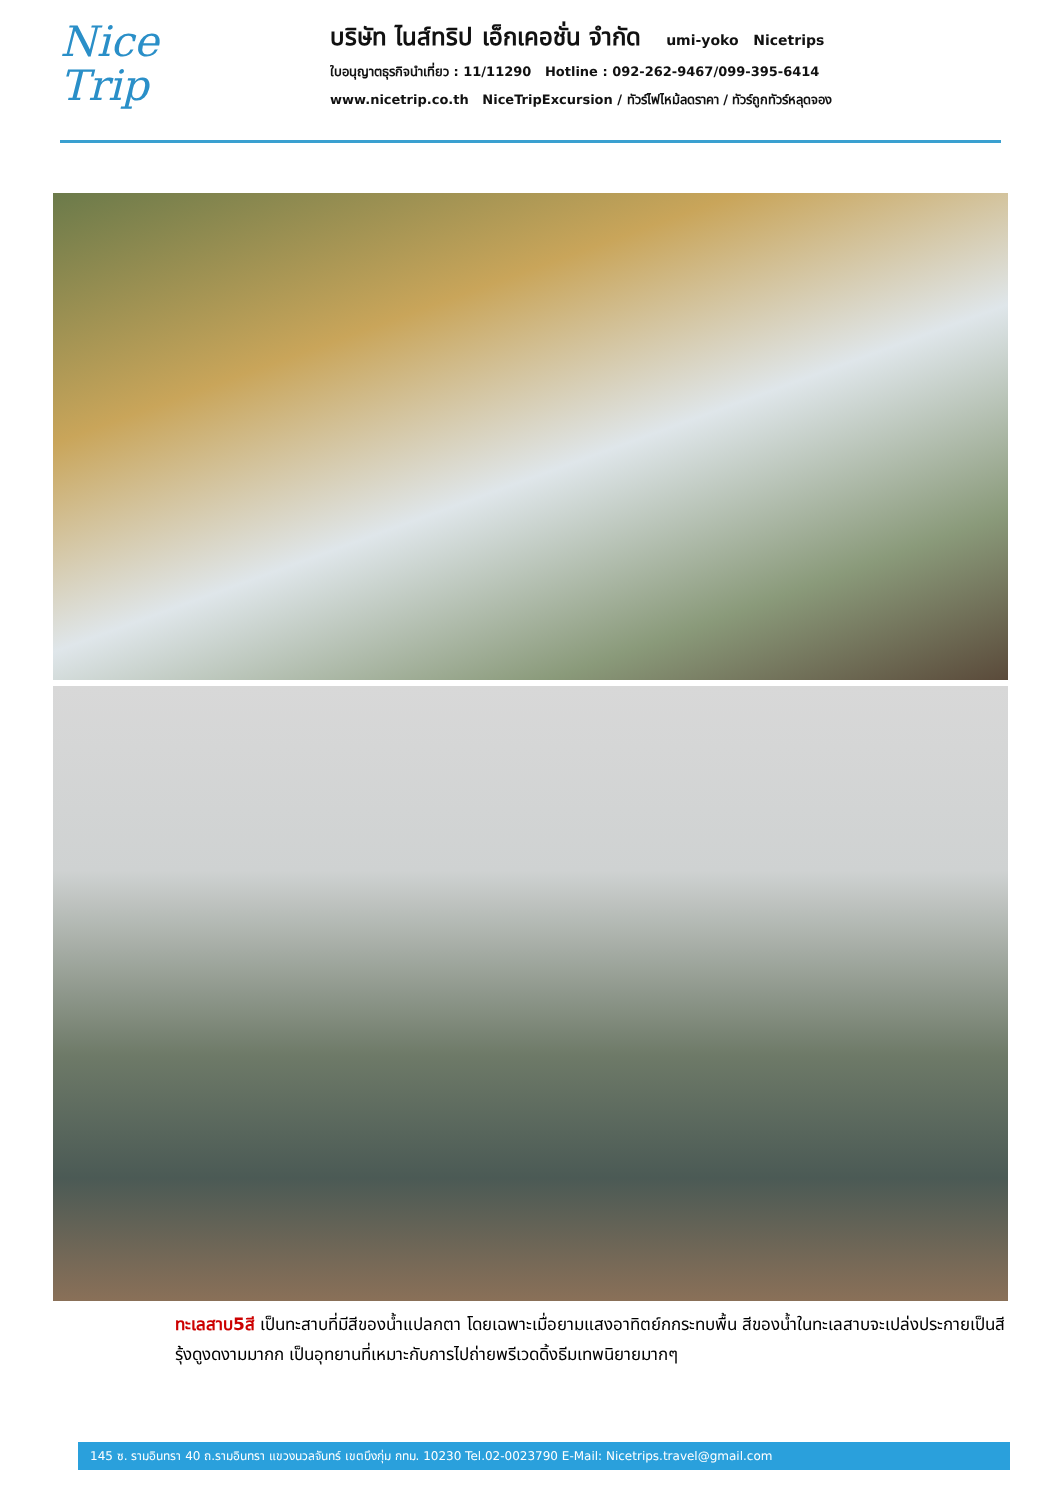Nice
Trip
บริษัท ไนส์ทริป เอ็กเคอชั่น จำกัด umi-yoko Nicetrips
ใบอนุญาตธุรกิจนำเที่ยว : 11/11290 Hotline : 092-262-9467/099-395-6414
www.nicetrip.co.th NiceTripExcursion / ทัวร์ไฟไหม้ลดราคา / ทัวร์ถูกทัวร์หลุดจอง
ทะเลสาบ5สี เป็นทะสาบที่มีสีของน้ำแปลกตา โดยเฉพาะเมื่อยามแสงอาทิตย์กกระทบพื้น สีของน้ำในทะเลสาบจะเปล่งประกายเป็นสีรุ้งดูงดงามมากก เป็นอุทยานที่เหมาะกับการไปถ่ายพรีเวดดิ้งธีมเทพนิยายมากๆ
145 ซ. รามอินทรา 40 ถ.รามอินทรา แขวงนวลจันทร์ เขตบึงกุ่ม กทม. 10230 Tel.02-0023790 E-Mail: Nicetrips.travel@gmail.com